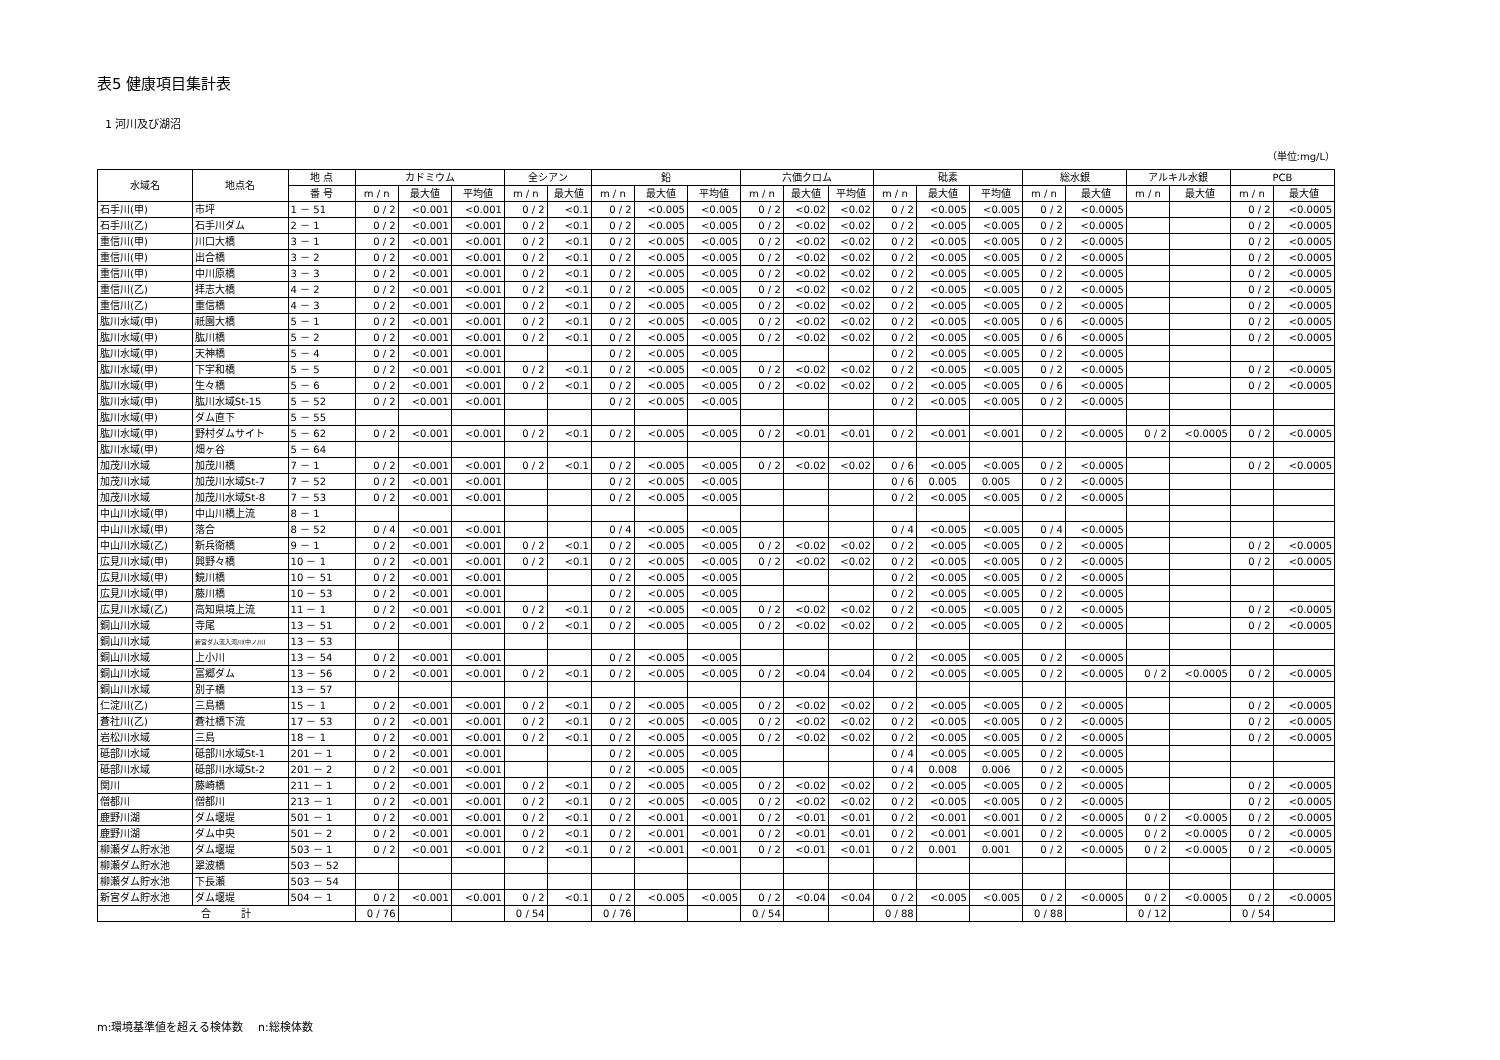表5 健康項目集計表
1 河川及び湖沼
（単位:mg/L）
| 水域名 | 地点名 | 地 点 | カドミウム | | | 全シアン | | 鉛 | | | 六価クロム | | | 砒素 | | | 総水銀 | | アルキル水銀 | | PCB | |
| --- | --- | --- | --- | --- | --- | --- | --- | --- | --- | --- | --- | --- | --- | --- | --- | --- | --- | --- | --- | --- | --- | --- |
| | | 番 号 | m / n | 最大値 | 平均値 | m / n | 最大値 | m / n | 最大値 | 平均値 | m / n | 最大値 | 平均値 | m / n | 最大値 | 平均値 | m / n | 最大値 | m / n | 最大値 | m / n | 最大値 |
| 石手川(甲) | 市坪 | 1 － 51 | 0 / 2 | <0.001 | <0.001 | 0 / 2 | <0.1 | 0 / 2 | <0.005 | <0.005 | 0 / 2 | <0.02 | <0.02 | 0 / 2 | <0.005 | <0.005 | 0 / 2 | <0.0005 | | | 0 / 2 | <0.0005 |
| 石手川(乙) | 石手川ダム | 2 － 1 | 0 / 2 | <0.001 | <0.001 | 0 / 2 | <0.1 | 0 / 2 | <0.005 | <0.005 | 0 / 2 | <0.02 | <0.02 | 0 / 2 | <0.005 | <0.005 | 0 / 2 | <0.0005 | | | 0 / 2 | <0.0005 |
| 重信川(甲) | 川口大橋 | 3 － 1 | 0 / 2 | <0.001 | <0.001 | 0 / 2 | <0.1 | 0 / 2 | <0.005 | <0.005 | 0 / 2 | <0.02 | <0.02 | 0 / 2 | <0.005 | <0.005 | 0 / 2 | <0.0005 | | | 0 / 2 | <0.0005 |
| 重信川(甲) | 出合橋 | 3 － 2 | 0 / 2 | <0.001 | <0.001 | 0 / 2 | <0.1 | 0 / 2 | <0.005 | <0.005 | 0 / 2 | <0.02 | <0.02 | 0 / 2 | <0.005 | <0.005 | 0 / 2 | <0.0005 | | | 0 / 2 | <0.0005 |
| 重信川(甲) | 中川原橋 | 3 － 3 | 0 / 2 | <0.001 | <0.001 | 0 / 2 | <0.1 | 0 / 2 | <0.005 | <0.005 | 0 / 2 | <0.02 | <0.02 | 0 / 2 | <0.005 | <0.005 | 0 / 2 | <0.0005 | | | 0 / 2 | <0.0005 |
| 重信川(乙) | 拝志大橋 | 4 － 2 | 0 / 2 | <0.001 | <0.001 | 0 / 2 | <0.1 | 0 / 2 | <0.005 | <0.005 | 0 / 2 | <0.02 | <0.02 | 0 / 2 | <0.005 | <0.005 | 0 / 2 | <0.0005 | | | 0 / 2 | <0.0005 |
| 重信川(乙) | 重信橋 | 4 － 3 | 0 / 2 | <0.001 | <0.001 | 0 / 2 | <0.1 | 0 / 2 | <0.005 | <0.005 | 0 / 2 | <0.02 | <0.02 | 0 / 2 | <0.005 | <0.005 | 0 / 2 | <0.0005 | | | 0 / 2 | <0.0005 |
| 肱川水域(甲) | 祇園大橋 | 5 － 1 | 0 / 2 | <0.001 | <0.001 | 0 / 2 | <0.1 | 0 / 2 | <0.005 | <0.005 | 0 / 2 | <0.02 | <0.02 | 0 / 2 | <0.005 | <0.005 | 0 / 6 | <0.0005 | | | 0 / 2 | <0.0005 |
| 肱川水域(甲) | 肱川橋 | 5 － 2 | 0 / 2 | <0.001 | <0.001 | 0 / 2 | <0.1 | 0 / 2 | <0.005 | <0.005 | 0 / 2 | <0.02 | <0.02 | 0 / 2 | <0.005 | <0.005 | 0 / 6 | <0.0005 | | | 0 / 2 | <0.0005 |
| 肱川水域(甲) | 天神橋 | 5 － 4 | 0 / 2 | <0.001 | <0.001 | | | 0 / 2 | <0.005 | <0.005 | | | | 0 / 2 | <0.005 | <0.005 | 0 / 2 | <0.0005 | | | | |
| 肱川水域(甲) | 下宇和橋 | 5 － 5 | 0 / 2 | <0.001 | <0.001 | 0 / 2 | <0.1 | 0 / 2 | <0.005 | <0.005 | 0 / 2 | <0.02 | <0.02 | 0 / 2 | <0.005 | <0.005 | 0 / 2 | <0.0005 | | | 0 / 2 | <0.0005 |
| 肱川水域(甲) | 生々橋 | 5 － 6 | 0 / 2 | <0.001 | <0.001 | 0 / 2 | <0.1 | 0 / 2 | <0.005 | <0.005 | 0 / 2 | <0.02 | <0.02 | 0 / 2 | <0.005 | <0.005 | 0 / 6 | <0.0005 | | | 0 / 2 | <0.0005 |
| 肱川水域(甲) | 肱川水域St-15 | 5 － 52 | 0 / 2 | <0.001 | <0.001 | | | 0 / 2 | <0.005 | <0.005 | | | | 0 / 2 | <0.005 | <0.005 | 0 / 2 | <0.0005 | | | | |
| 肱川水域(甲) | ダム直下 | 5 － 55 | | | | | | | | | | | | | | | | | | | | |
| 肱川水域(甲) | 野村ダムサイト | 5 － 62 | 0 / 2 | <0.001 | <0.001 | 0 / 2 | <0.1 | 0 / 2 | <0.005 | <0.005 | 0 / 2 | <0.01 | <0.01 | 0 / 2 | <0.001 | <0.001 | 0 / 2 | <0.0005 | 0 / 2 | <0.0005 | 0 / 2 | <0.0005 |
| 肱川水域(甲) | 畑ヶ谷 | 5 － 64 | | | | | | | | | | | | | | | | | | | | |
| 加茂川水域 | 加茂川橋 | 7 － 1 | 0 / 2 | <0.001 | <0.001 | 0 / 2 | <0.1 | 0 / 2 | <0.005 | <0.005 | 0 / 2 | <0.02 | <0.02 | 0 / 6 | <0.005 | <0.005 | 0 / 2 | <0.0005 | | | 0 / 2 | <0.0005 |
| 加茂川水域 | 加茂川水域St-7 | 7 － 52 | 0 / 2 | <0.001 | <0.001 | | | 0 / 2 | <0.005 | <0.005 | | | | 0 / 6 | 0.005 | 0.005 | 0 / 2 | <0.0005 | | | | |
| 加茂川水域 | 加茂川水域St-8 | 7 － 53 | 0 / 2 | <0.001 | <0.001 | | | 0 / 2 | <0.005 | <0.005 | | | | 0 / 2 | <0.005 | <0.005 | 0 / 2 | <0.0005 | | | | |
| 中山川水域(甲) | 中山川橋上流 | 8 － 1 | | | | | | | | | | | | | | | | | | | | |
| 中山川水域(甲) | 落合 | 8 － 52 | 0 / 4 | <0.001 | <0.001 | | | 0 / 4 | <0.005 | <0.005 | | | | 0 / 4 | <0.005 | <0.005 | 0 / 4 | <0.0005 | | | | |
| 中山川水域(乙) | 新兵衛橋 | 9 － 1 | 0 / 2 | <0.001 | <0.001 | 0 / 2 | <0.1 | 0 / 2 | <0.005 | <0.005 | 0 / 2 | <0.02 | <0.02 | 0 / 2 | <0.005 | <0.005 | 0 / 2 | <0.0005 | | | 0 / 2 | <0.0005 |
| 広見川水域(甲) | 興野々橋 | 10 － 1 | 0 / 2 | <0.001 | <0.001 | 0 / 2 | <0.1 | 0 / 2 | <0.005 | <0.005 | 0 / 2 | <0.02 | <0.02 | 0 / 2 | <0.005 | <0.005 | 0 / 2 | <0.0005 | | | 0 / 2 | <0.0005 |
| 広見川水域(甲) | 鏡川橋 | 10 － 51 | 0 / 2 | <0.001 | <0.001 | | | 0 / 2 | <0.005 | <0.005 | | | | 0 / 2 | <0.005 | <0.005 | 0 / 2 | <0.0005 | | | | |
| 広見川水域(甲) | 藤川橋 | 10 － 53 | 0 / 2 | <0.001 | <0.001 | | | 0 / 2 | <0.005 | <0.005 | | | | 0 / 2 | <0.005 | <0.005 | 0 / 2 | <0.0005 | | | | |
| 広見川水域(乙) | 高知県境上流 | 11 － 1 | 0 / 2 | <0.001 | <0.001 | 0 / 2 | <0.1 | 0 / 2 | <0.005 | <0.005 | 0 / 2 | <0.02 | <0.02 | 0 / 2 | <0.005 | <0.005 | 0 / 2 | <0.0005 | | | 0 / 2 | <0.0005 |
| 銅山川水域 | 寺尾 | 13 － 51 | 0 / 2 | <0.001 | <0.001 | 0 / 2 | <0.1 | 0 / 2 | <0.005 | <0.005 | 0 / 2 | <0.02 | <0.02 | 0 / 2 | <0.005 | <0.005 | 0 / 2 | <0.0005 | | | 0 / 2 | <0.0005 |
| 銅山川水域 | 新宮ダム流入河川(中ノ川) | 13 － 53 | | | | | | | | | | | | | | | | | | | | |
| 銅山川水域 | 上小川 | 13 － 54 | 0 / 2 | <0.001 | <0.001 | | | 0 / 2 | <0.005 | <0.005 | | | | 0 / 2 | <0.005 | <0.005 | 0 / 2 | <0.0005 | | | | |
| 銅山川水域 | 富郷ダム | 13 － 56 | 0 / 2 | <0.001 | <0.001 | 0 / 2 | <0.1 | 0 / 2 | <0.005 | <0.005 | 0 / 2 | <0.04 | <0.04 | 0 / 2 | <0.005 | <0.005 | 0 / 2 | <0.0005 | 0 / 2 | <0.0005 | 0 / 2 | <0.0005 |
| 銅山川水域 | 別子橋 | 13 － 57 | | | | | | | | | | | | | | | | | | | | |
| 仁淀川(乙) | 三島橋 | 15 － 1 | 0 / 2 | <0.001 | <0.001 | 0 / 2 | <0.1 | 0 / 2 | <0.005 | <0.005 | 0 / 2 | <0.02 | <0.02 | 0 / 2 | <0.005 | <0.005 | 0 / 2 | <0.0005 | | | 0 / 2 | <0.0005 |
| 蒼社川(乙) | 蒼社橋下流 | 17 － 53 | 0 / 2 | <0.001 | <0.001 | 0 / 2 | <0.1 | 0 / 2 | <0.005 | <0.005 | 0 / 2 | <0.02 | <0.02 | 0 / 2 | <0.005 | <0.005 | 0 / 2 | <0.0005 | | | 0 / 2 | <0.0005 |
| 岩松川水域 | 三島 | 18 － 1 | 0 / 2 | <0.001 | <0.001 | 0 / 2 | <0.1 | 0 / 2 | <0.005 | <0.005 | 0 / 2 | <0.02 | <0.02 | 0 / 2 | <0.005 | <0.005 | 0 / 2 | <0.0005 | | | 0 / 2 | <0.0005 |
| 砥部川水域 | 砥部川水域St-1 | 201 － 1 | 0 / 2 | <0.001 | <0.001 | | | 0 / 2 | <0.005 | <0.005 | | | | 0 / 4 | <0.005 | <0.005 | 0 / 2 | <0.0005 | | | | |
| 砥部川水域 | 砥部川水域St-2 | 201 － 2 | 0 / 2 | <0.001 | <0.001 | | | 0 / 2 | <0.005 | <0.005 | | | | 0 / 4 | 0.008 | 0.006 | 0 / 2 | <0.0005 | | | | |
| 関川 | 藤崎橋 | 211 － 1 | 0 / 2 | <0.001 | <0.001 | 0 / 2 | <0.1 | 0 / 2 | <0.005 | <0.005 | 0 / 2 | <0.02 | <0.02 | 0 / 2 | <0.005 | <0.005 | 0 / 2 | <0.0005 | | | 0 / 2 | <0.0005 |
| 僧都川 | 僧都川 | 213 － 1 | 0 / 2 | <0.001 | <0.001 | 0 / 2 | <0.1 | 0 / 2 | <0.005 | <0.005 | 0 / 2 | <0.02 | <0.02 | 0 / 2 | <0.005 | <0.005 | 0 / 2 | <0.0005 | | | 0 / 2 | <0.0005 |
| 鹿野川湖 | ダム堰堤 | 501 － 1 | 0 / 2 | <0.001 | <0.001 | 0 / 2 | <0.1 | 0 / 2 | <0.001 | <0.001 | 0 / 2 | <0.01 | <0.01 | 0 / 2 | <0.001 | <0.001 | 0 / 2 | <0.0005 | 0 / 2 | <0.0005 | 0 / 2 | <0.0005 |
| 鹿野川湖 | ダム中央 | 501 － 2 | 0 / 2 | <0.001 | <0.001 | 0 / 2 | <0.1 | 0 / 2 | <0.001 | <0.001 | 0 / 2 | <0.01 | <0.01 | 0 / 2 | <0.001 | <0.001 | 0 / 2 | <0.0005 | 0 / 2 | <0.0005 | 0 / 2 | <0.0005 |
| 柳瀬ダム貯水池 | ダム堰堤 | 503 － 1 | 0 / 2 | <0.001 | <0.001 | 0 / 2 | <0.1 | 0 / 2 | <0.001 | <0.001 | 0 / 2 | <0.01 | <0.01 | 0 / 2 | 0.001 | 0.001 | 0 / 2 | <0.0005 | 0 / 2 | <0.0005 | 0 / 2 | <0.0005 |
| 柳瀬ダム貯水池 | 翠波橋 | 503 － 52 | | | | | | | | | | | | | | | | | | | | |
| 柳瀬ダム貯水池 | 下長瀬 | 503 － 54 | | | | | | | | | | | | | | | | | | | | |
| 新宮ダム貯水池 | ダム堰堤 | 504 － 1 | 0 / 2 | <0.001 | <0.001 | 0 / 2 | <0.1 | 0 / 2 | <0.005 | <0.005 | 0 / 2 | <0.04 | <0.04 | 0 / 2 | <0.005 | <0.005 | 0 / 2 | <0.0005 | 0 / 2 | <0.0005 | 0 / 2 | <0.0005 |
| 合 計 | | | 0 / 76 | | | 0 / 54 | | 0 / 76 | | | 0 / 54 | | | 0 / 88 | | | 0 / 88 | | 0 / 12 | | 0 / 54 | |
m:環境基準値を超える検体数　 n:総検体数